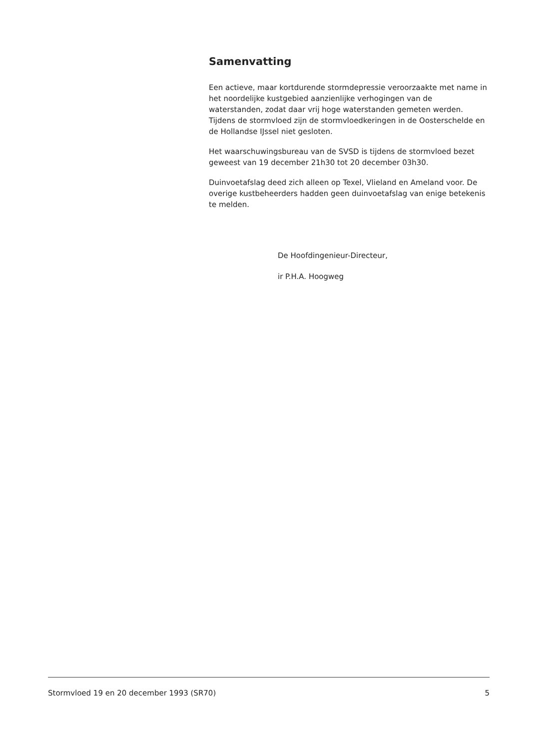Samenvatting
Een actieve, maar kortdurende stormdepressie veroorzaakte met name in het noordelijke kustgebied aanzienlijke verhogingen van de waterstanden, zodat daar vrij hoge waterstanden gemeten werden. Tijdens de stormvloed zijn de stormvloedkeringen in de Oosterschelde en de Hollandse IJssel niet gesloten.
Het waarschuwingsbureau van de SVSD is tijdens de stormvloed bezet geweest van 19 december 21h30 tot 20 december 03h30.
Duinvoetafslag deed zich alleen op Texel, Vlieland en Ameland voor. De overige kustbeheerders hadden geen duinvoetafslag van enige betekenis te melden.
De Hoofdingenieur-Directeur,
ir P.H.A. Hoogweg
Stormvloed 19 en 20 december 1993 (SR70) 5